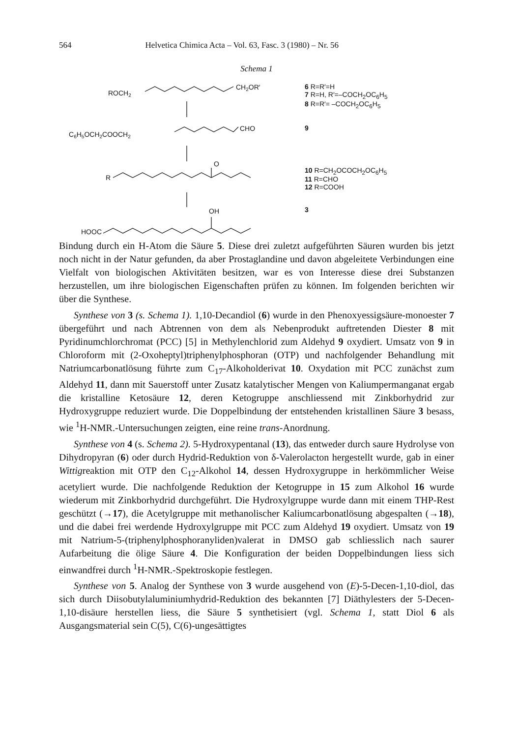564 Helvetica Chimica Acta – Vol. 63, Fasc. 3 (1980) – Nr. 56
Schema 1
ROCH2
CH2OR′
C6H5OCH2COOCH2
CHO
O
R
OH
HOOC
6 R=R′=H
7 R=H, R′=–COCH<sub>2</sub>OC<sub>6</sub>H<sub>5</sub>
8 R=R′= –COCH<sub>2</sub>OC<sub>6</sub>H<sub>5</sub>
9
10 R=CH<sub>2</sub>OCOCH<sub>2</sub>OC<sub>6</sub>H<sub>5</sub>
11 R=CHO
12 R=COOH
3
Bindung durch ein H-Atom die Säure 5. Diese drei zuletzt aufgeführten Säuren wurden bis jetzt noch nicht in der Natur gefunden, da aber Prostaglandine und davon abgeleitete Verbindungen eine Vielfalt von biologischen Aktivitäten besitzen, war es von Interesse diese drei Substanzen herzustellen, um ihre biologischen Eigenschaften prüfen zu können. Im folgenden berichten wir über die Synthese.
Synthese von 3 (s. Schema 1). 1,10-Decandiol (6) wurde in den Phenoxyessigsäure-monoester 7 übergeführt und nach Abtrennen von dem als Nebenprodukt auftretenden Diester 8 mit Pyridinumchlorchromat (PCC) [5] in Methylenchlorid zum Aldehyd 9 oxydiert. Umsatz von 9 in Chloroform mit (2-Oxoheptyl)triphenylphosphoran (OTP) und nachfolgender Behandlung mit Natriumcarbonatlösung führte zum C<sub>17</sub>-Alkoholderivat 10. Oxydation mit PCC zunächst zum Aldehyd 11, dann mit Sauerstoff unter Zusatz katalytischer Mengen von Kaliumpermanganat ergab die kristalline Ketosäure 12, deren Ketogruppe anschliessend mit Zinkborhydrid zur Hydroxygruppe reduziert wurde. Die Doppelbindung der entstehenden kristallinen Säure 3 besass, wie <sup>1</sup>H-NMR.-Untersuchungen zeigten, eine reine trans-Anordnung.
Synthese von 4 (s. Schema 2). 5-Hydroxypentanal (13), das entweder durch saure Hydrolyse von Dihydropyran (6) oder durch Hydrid-Reduktion von δ-Valerolacton hergestellt wurde, gab in einer Wittigreaktion mit OTP den C<sub>12</sub>-Alkohol 14, dessen Hydroxygruppe in herkömmlicher Weise acetyliert wurde. Die nachfolgende Reduktion der Ketogruppe in 15 zum Alkohol 16 wurde wiederum mit Zinkborhydrid durchgeführt. Die Hydroxylgruppe wurde dann mit einem THP-Rest geschützt (→17), die Acetylgruppe mit methanolischer Kaliumcarbonatlösung abgespalten (→18), und die dabei frei werdende Hydroxylgruppe mit PCC zum Aldehyd 19 oxydiert. Umsatz von 19 mit Natrium-5-(triphenylphosphoranyliden)valerat in DMSO gab schliesslich nach saurer Aufarbeitung die ölige Säure 4. Die Konfiguration der beiden Doppelbindungen liess sich einwandfrei durch <sup>1</sup>H-NMR.-Spektroskopie festlegen.
Synthese von 5. Analog der Synthese von 3 wurde ausgehend von (E)-5-Decen-1,10-diol, das sich durch Diisobutylaluminiumhydrid-Reduktion des bekannten [7] Diäthylesters der 5-Decen-1,10-disäure herstellen liess, die Säure 5 synthetisiert (vgl. Schema 1, statt Diol 6 als Ausgangsmaterial sein C(5), C(6)-ungesättigtes